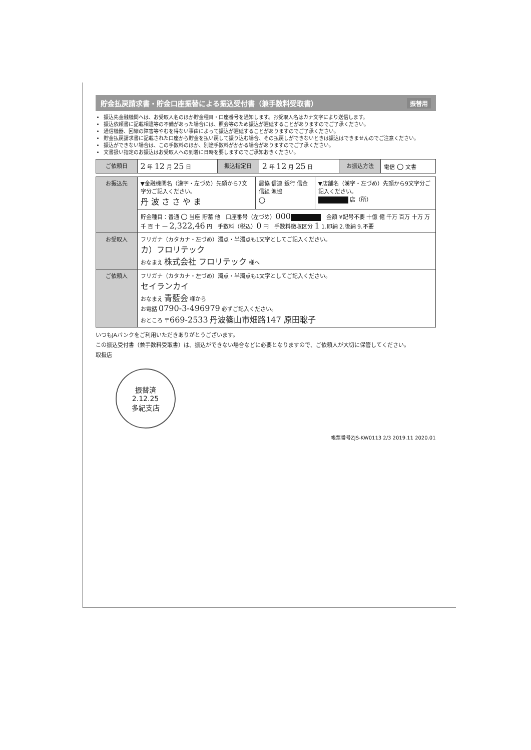貯金払戻請求書・貯金口座振替による振込受付書（兼手数料受取書） 振替用
振込先金融機関へは、お受取人名のほか貯金種目・口座番号を通知します。お受取人名はカナ文字により送信します。
振込依頼書に記載相違等の不備があった場合には、照会等のため振込が遅延することがありますのでご了承ください。
通信機器、回線の障害等やむを得ない事由によって振込が遅延することがありますのでご了承ください。
貯金払戻請求書に記載された口座から貯金を払い戻して振り込む場合、その払戻しができないときは振込はできませんのでご注意ください。
振込ができない場合は、この手数料のほか、別途手数料がかかる場合がありますのでご了承ください。
文書扱い指定のお振込はお受取人への到着に日時を要しますのでご承知おきください。
| ご依頼日 | 2 年 12 月 25 日 | 振込指定日 | 2 年 12 月 25 日 | お振込方法 | 電信 ○ 文書 |
| お振込先 | ▼金融機関名（漢字・左づめ）先頭から7文字分ご記入ください。 丹 波 さ さ や ま | 農協 信連 銀行 信金 信組 漁協 ○ | ▼店舗名（漢字・左づめ）先頭から9文字分ご記入ください。 店（所） |
| | 貯金種目：普通 ○ 当座 貯蓄 他 口座番号（左づめ） 000 金額 ¥記号不要 十億 億 千万 百万 十万 万 千 百 十 一 2,322,46 円 手数料（税込） 0 円 手数料徴収区分 1 1.即納 2.後納 9.不要 | | |
| お受取人 | フリガナ（カタカナ・左づめ）濁点・半濁点も1文字としてご記入ください。 カ）フロリテック おなまえ 株式会社 フロリテック 様へ | | |
| ご依頼人 | フリガナ（カタカナ・左づめ）濁点・半濁点も1文字としてご記入ください。 セイランカイ おなまえ 青藍会 様から お電話 0790-3-496979 必ずご記入ください。 おところ 〒 669-2533 丹波篠山市畑路147 原田聡子 | | |
いつもJAバンクをご利用いただきありがとうございます。
この振込受付書（兼手数料受取書）は、振込ができない場合などに必要となりますので、ご依頼人が大切に保管してください。
取扱店
振替済
2.12.25
多紀支店
帳票番号ZJS-KW0113 2/3 2019.11 2020.01